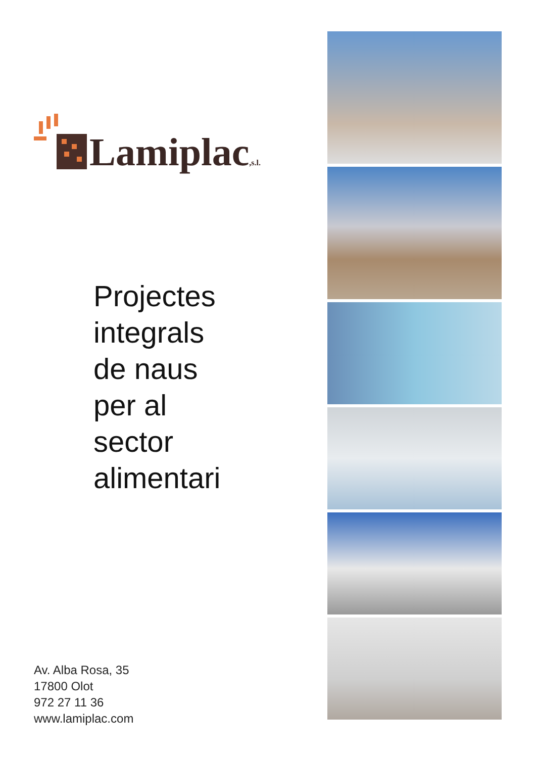Lamiplac,s.l.
Projectes
integrals
de naus
per al
sector
alimentari
Av. Alba Rosa, 35
17800 Olot
972 27 11 36
www.lamiplac.com